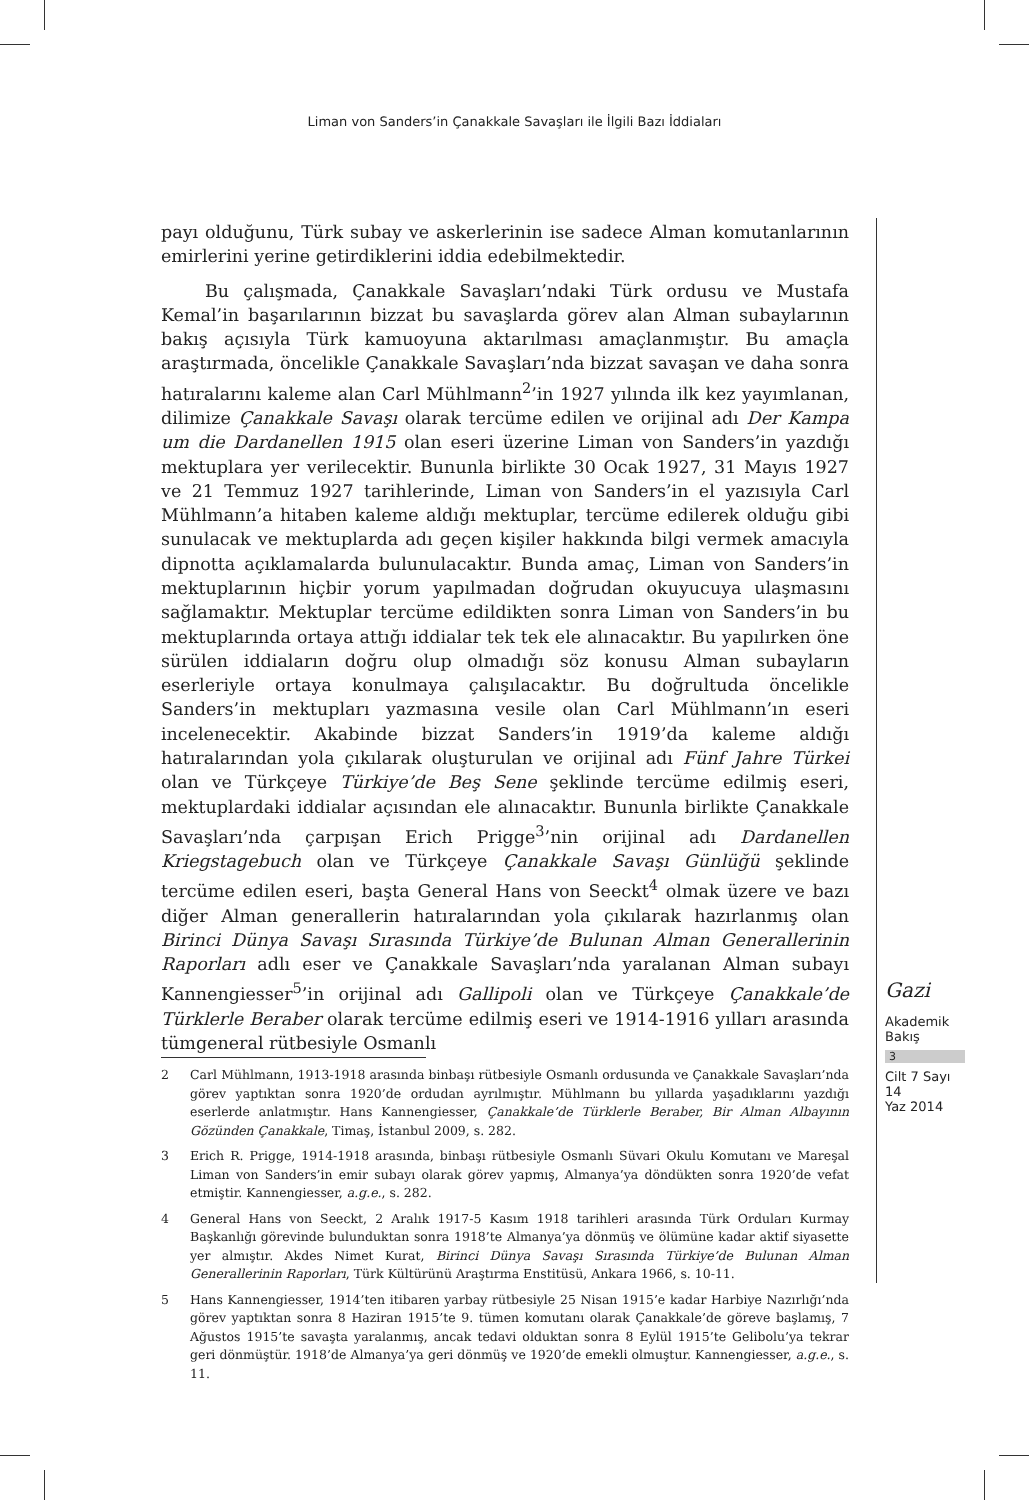Liman von Sanders’in Çanakkale Savaşları ile İlgili Bazı İddiaları
payı olduğunu, Türk subay ve askerlerinin ise sadece Alman komutanlarının emirlerini yerine getirdiklerini iddia edebilmektedir.
Bu çalışmada, Çanakkale Savaşları’ndaki Türk ordusu ve Mustafa Kemal’in başarılarının bizzat bu savaşlarda görev alan Alman subaylarının bakış açısıyla Türk kamuoyuna aktarılması amaçlanmıştır. Bu amaçla araştırmada, öncelikle Çanakkale Savaşları’nda bizzat savaşan ve daha sonra hatıralarını kaleme alan Carl Mühlmann<sup>2</sup>’in 1927 yılında ilk kez yayımlanan, dilimize Çanakkale Savaşı olarak tercüme edilen ve orijinal adı Der Kampa um die Dardanellen 1915 olan eseri üzerine Liman von Sanders’in yazdığı mektuplara yer verilecektir. Bununla birlikte 30 Ocak 1927, 31 Mayıs 1927 ve 21 Temmuz 1927 tarihlerinde, Liman von Sanders’in el yazısıyla Carl Mühlmann’a hitaben kaleme aldığı mektuplar, tercüme edilerek olduğu gibi sunulacak ve mektuplarda adı geçen kişiler hakkında bilgi vermek amacıyla dipnotta açıklamalarda bulunulacaktır. Bunda amaç, Liman von Sanders’in mektuplarının hiçbir yorum yapılmadan doğrudan okuyucuya ulaşmasını sağlamaktır. Mektuplar tercüme edildikten sonra Liman von Sanders’in bu mektuplarında ortaya attığı iddialar tek tek ele alınacaktır. Bu yapılırken öne sürülen iddiaların doğru olup olmadığı söz konusu Alman subayların eserleriyle ortaya konulmaya çalışılacaktır. Bu doğrultuda öncelikle Sanders’in mektupları yazmasına vesile olan Carl Mühlmann’ın eseri incelenecektir. Akabinde bizzat Sanders’in 1919’da kaleme aldığı hatıralarından yola çıkılarak oluşturulan ve orijinal adı Fünf Jahre Türkei olan ve Türkçeye Türkiye’de Beş Sene şeklinde tercüme edilmiş eseri, mektuplardaki iddialar açısından ele alınacaktır. Bununla birlikte Çanakkale Savaşları’nda çarpışan Erich Prigge<sup>3</sup>’nin orijinal adı Dardanellen Kriegstagebuch olan ve Türkçeye Çanakkale Savaşı Günlüğü şeklinde tercüme edilen eseri, başta General Hans von Seeckt<sup>4</sup> olmak üzere ve bazı diğer Alman generallerin hatıralarından yola çıkılarak hazırlanmış olan Birinci Dünya Savaşı Sırasında Türkiye’de Bulunan Alman Generallerinin Raporları adlı eser ve Çanakkale Savaşları’nda yaralanan Alman subayı Kannengiesser<sup>5</sup>’in orijinal adı Gallipoli olan ve Türkçeye Çanakkale’de Türklerle Beraber olarak tercüme edilmiş eseri ve 1914-1916 yılları arasında tümgeneral rütbesiyle Osmanlı
2 Carl Mühlmann, 1913-1918 arasında binbaşı rütbesiyle Osmanlı ordusunda ve Çanakkale Savaşları’nda görev yaptıktan sonra 1920’de ordudan ayrılmıştır. Mühlmann bu yıllarda yaşadıklarını yazdığı eserlerde anlatmıştır. Hans Kannengiesser, Çanakkale’de Türklerle Beraber, Bir Alman Albayının Gözünden Çanakkale, Timaş, İstanbul 2009, s. 282.
3 Erich R. Prigge, 1914-1918 arasında, binbaşı rütbesiyle Osmanlı Süvari Okulu Komutanı ve Mareşal Liman von Sanders’in emir subayı olarak görev yapmış, Almanya’ya döndükten sonra 1920’de vefat etmiştir. Kannengiesser, a.g.e., s. 282.
4 General Hans von Seeckt, 2 Aralık 1917-5 Kasım 1918 tarihleri arasında Türk Orduları Kurmay Başkanlığı görevinde bulunduktan sonra 1918’te Almanya’ya dönmüş ve ölümüne kadar aktif siyasette yer almıştır. Akdes Nimet Kurat, Birinci Dünya Savaşı Sırasında Türkiye’de Bulunan Alman Generallerinin Raporları, Türk Kültürünü Araştırma Enstitüsü, Ankara 1966, s. 10-11.
5 Hans Kannengiesser, 1914’ten itibaren yarbay rütbesiyle 25 Nisan 1915’e kadar Harbiye Nazırlığı’nda görev yaptıktan sonra 8 Haziran 1915’te 9. tümen komutanı olarak Çanakkale’de göreve başlamış, 7 Ağustos 1915’te savaşta yaralanmış, ancak tedavi olduktan sonra 8 Eylül 1915’te Gelibolu’ya tekrar geri dönmüştür. 1918’de Almanya’ya geri dönmüş ve 1920’de emekli olmuştur. Kannengiesser, a.g.e., s. 11.
Gazi
Akademik
Bakış
3
Cilt 7 Sayı 14
Yaz 2014